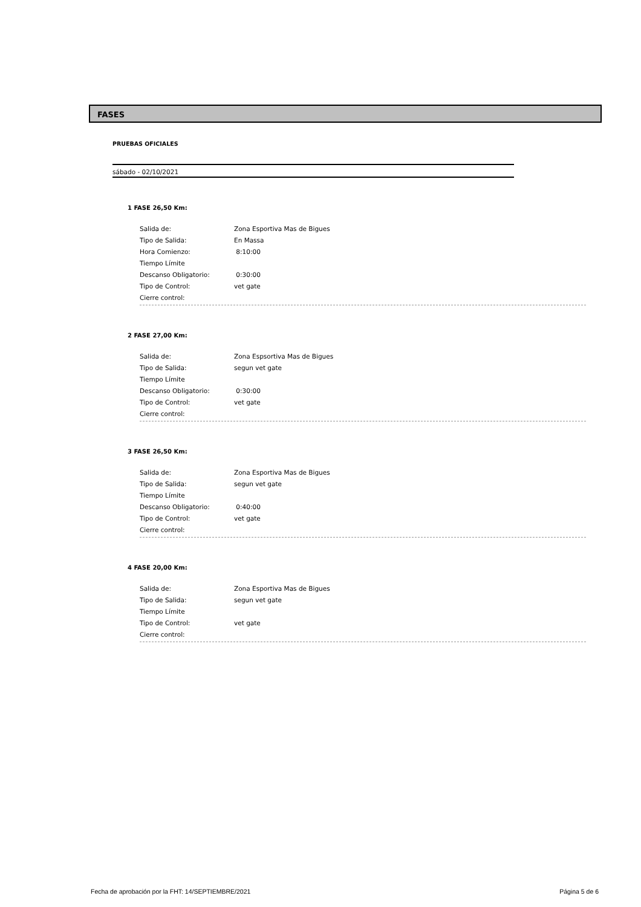FASES
PRUEBAS OFICIALES
sábado - 02/10/2021
1 FASE 26,50 Km:
Salida de: Zona Esportiva Mas de Bigues
Tipo de Salida: En Massa
Hora Comienzo: 8:10:00
Tiempo Límite
Descanso Obligatorio: 0:30:00
Tipo de Control: vet gate
Cierre control:
2 FASE 27,00 Km:
Salida de: Zona Espsortiva Mas de Bigues
Tipo de Salida: segun vet gate
Tiempo Límite
Descanso Obligatorio: 0:30:00
Tipo de Control: vet gate
Cierre control:
3 FASE 26,50 Km:
Salida de: Zona Esportiva Mas de Bigues
Tipo de Salida: segun vet gate
Tiempo Límite
Descanso Obligatorio: 0:40:00
Tipo de Control: vet gate
Cierre control:
4 FASE 20,00 Km:
Salida de: Zona Esportiva Mas de Bigues
Tipo de Salida: segun vet gate
Tiempo Límite
Tipo de Control: vet gate
Cierre control:
Fecha de aprobación por la FHT: 14/SEPTIEMBRE/2021 Página 5 de 6